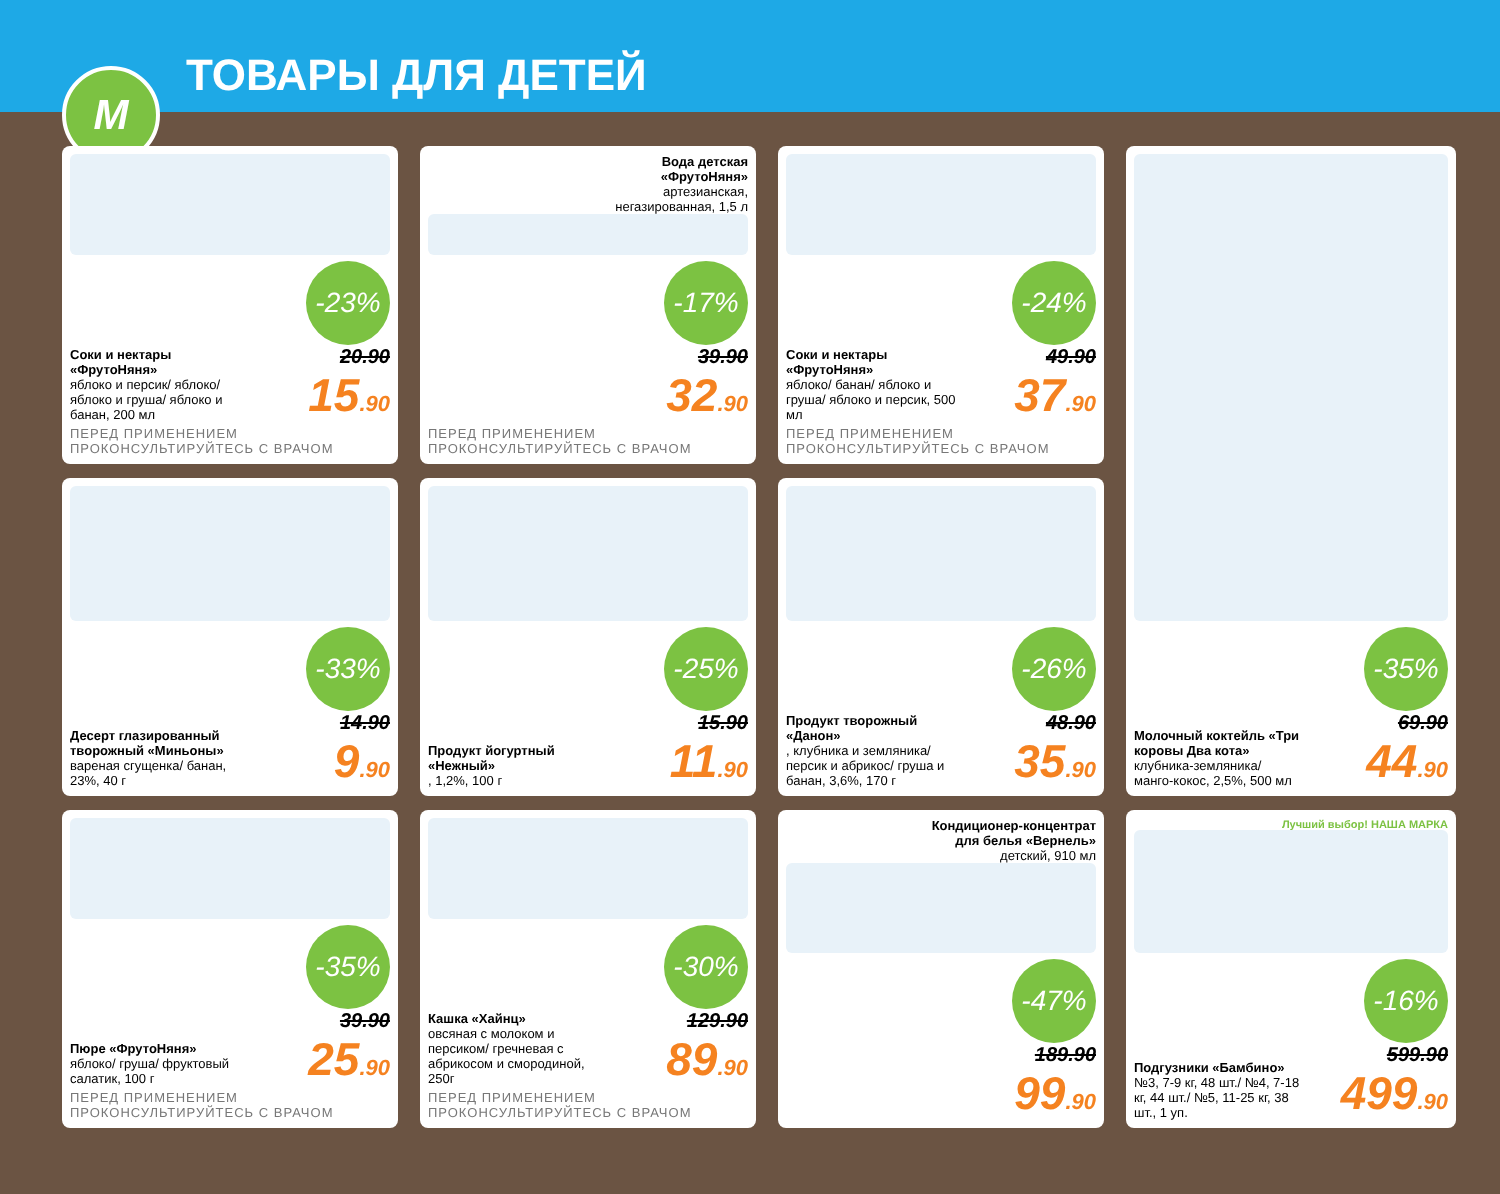М ТОВАРЫ ДЛЯ ДЕТЕЙ
Соки и нектары «ФрутоНяня»
яблоко и персик/ яблоко/ яблоко и груша/ яблоко и банан, 200 мл
-23%
20.90
15.90
ПЕРЕД ПРИМЕНЕНИЕМ ПРОКОНСУЛЬТИРУЙТЕСЬ С ВРАЧОМ
Вода детская «ФрутоНяня»
артезианская, негазированная, 1,5 л
-17%
39.90
32.90
ПЕРЕД ПРИМЕНЕНИЕМ ПРОКОНСУЛЬТИРУЙТЕСЬ С ВРАЧОМ
Соки и нектары «ФрутоНяня»
яблоко/ банан/ яблоко и груша/ яблоко и персик, 500 мл
-24%
49.90
37.90
ПЕРЕД ПРИМЕНЕНИЕМ ПРОКОНСУЛЬТИРУЙТЕСЬ С ВРАЧОМ
Молочный коктейль «Три коровы Два кота»
клубника-земляника/ манго-кокос, 2,5%, 500 мл
-35%
69.90
44.90
Десерт глазированный творожный «Миньоны»
вареная сгущенка/ банан, 23%, 40 г
-33%
14.90
9.90
Продукт йогуртный «Нежный», 1,2%, 100 г
-25%
15.90
11.90
Продукт творожный «Данон», клубника и земляника/ персик и абрикос/ груша и банан, 3,6%, 170 г
-26%
48.90
35.90
Пюре «ФрутоНяня»
яблоко/ груша/ фруктовый салатик, 100 г
-35%
39.90
25.90
ПЕРЕД ПРИМЕНЕНИЕМ ПРОКОНСУЛЬТИРУЙТЕСЬ С ВРАЧОМ
Кашка «Хайнц»
овсяная с молоком и персиком/ гречневая с абрикосом и смородиной, 250г
-30%
129.90
89.90
ПЕРЕД ПРИМЕНЕНИЕМ ПРОКОНСУЛЬТИРУЙТЕСЬ С ВРАЧОМ
Кондиционер-концентрат для белья «Вернель»
детский, 910 мл
-47%
189.90
99.90
Лучший выбор! НАША МАРКА
Подгузники «Бамбино»
№3, 7-9 кг, 48 шт./ №4, 7-18 кг, 44 шт./ №5, 11-25 кг, 38 шт., 1 уп.
-16%
599.90
499.90